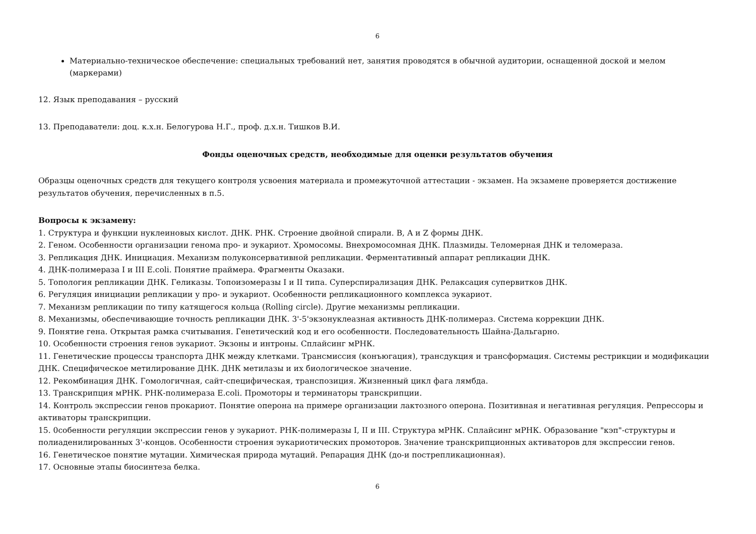6
Материально-техническое обеспечение: специальных требований нет, занятия проводятся в обычной аудитории, оснащенной доской и мелом (маркерами)
12. Язык преподавания – русский
13. Преподаватели: доц. к.х.н. Белогурова Н.Г., проф. д.х.н. Тишков В.И.
Фонды оценочных средств, необходимые для оценки результатов обучения
Образцы оценочных средств для текущего контроля усвоения материала и промежуточной аттестации - экзамен. На экзамене проверяется достижение результатов обучения, перечисленных в п.5.
Вопросы к экзамену:
1. Структура и функции нуклеиновых кислот. ДНК. РНК. Строение двойной спирали. B, A и Z формы ДНК.
2. Геном. Особенности организации генома про- и эукариот. Хромосомы. Внехромосомная ДНК. Плазмиды. Теломерная ДНК и теломераза.
3. Репликация ДНК. Инициация. Механизм полуконсервативной репликации. Ферментативный аппарат репликации ДНК.
4. ДНК-полимераза I и III E.coli. Понятие праймера. Фрагменты Оказаки.
5. Топология репликации ДНК. Геликазы. Топоизомеразы I и II типа. Суперспирализация ДНК. Релаксация супервитков ДНК.
6. Регуляция инициации репликации у про- и эукариот. Особенности репликационного комплекса эукариот.
7. Механизм репликации по типу катящегося кольца (Rolling circle). Другие механизмы репликации.
8. Механизмы, обеспечивающие точность репликации ДНК. 3'-5'экзонуклеазная активность ДНК-полимераз. Система коррекции ДНК.
9. Понятие гена. Открытая рамка считывания. Генетический код и его особенности. Последовательность Шайна-Дальгарно.
10. Особенности строения генов эукариот. Экзоны и интроны. Сплайсинг мРНК.
11. Генетические процессы транспорта ДНК между клетками. Трансмиссия (конъюгация), трансдукция и трансформация. Системы рестрикции и модификации ДНК. Специфическое метилирование ДНК. ДНК метилазы и их биологическое значение.
12. Рекомбинация ДНК. Гомологичная, сайт-специфическая, транспозиция. Жизненный цикл фага лямбда.
13. Транскрипция мРНК. РНК-полимераза E.coli. Промоторы и терминаторы транскрипции.
14. Контроль экспрессии генов прокариот. Понятие оперона на примере организации лактозного оперона. Позитивная и негативная регуляция. Репрессоры и активаторы транскрипции.
15. 0собенности регуляции экспрессии генов у эукариот. РНК-полимеразы I, II и III. Структура мРНК. Сплайсинг мРНК. Образование "кэп"-структуры и полиаденилированных 3'-концов. Особенности строения эукариотических промоторов. Значение транскрипционных активаторов для экспрессии генов.
16. Генетическое понятие мутации. Химическая природа мутаций. Репарация ДНК (до-и пострепликационная).
17. Основные этапы биосинтеза белка.
6